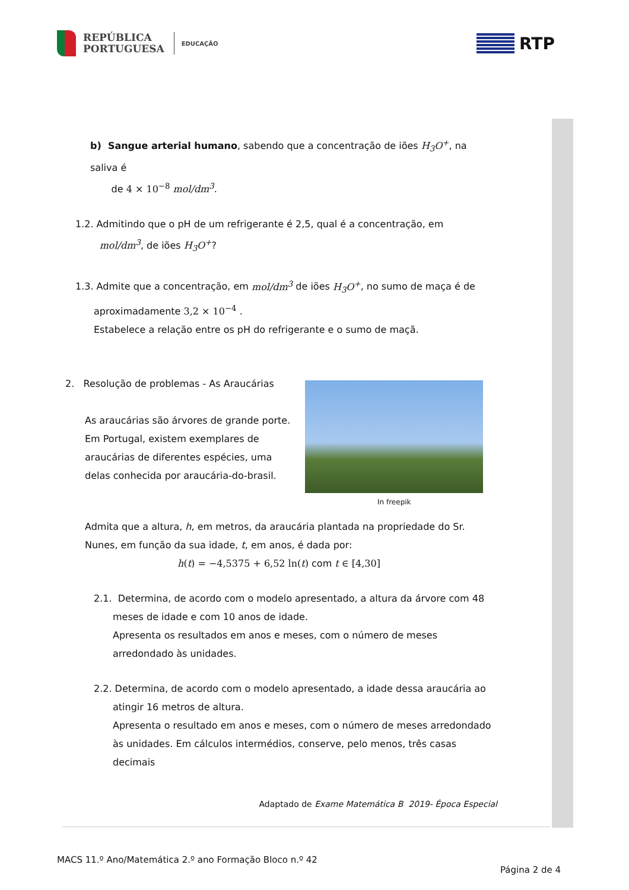REPÚBLICA
PORTUGUESA
EDUCAÇÃO
RTP
b) Sangue arterial humano, sabendo que a concentração de iões H<sub>3</sub>O<sup>+</sup>, na saliva é
de 4 × 10<sup>−8</sup> mol/dm<sup>3</sup>.
1.2. Admitindo que o pH de um refrigerante é 2,5, qual é a concentração, em
mol/dm<sup>3</sup>, de iões H<sub>3</sub>O<sup>+</sup>?
1.3. Admite que a concentração, em mol/dm<sup>3</sup> de iões H<sub>3</sub>O<sup>+</sup>, no sumo de maça é de
aproximadamente 3,2 × 10<sup>−4</sup> .
Estabelece a relação entre os pH do refrigerante e o sumo de maçã.
2. Resolução de problemas - As Araucárias
As araucárias são árvores de grande porte.
Em Portugal, existem exemplares de
araucárias de diferentes espécies, uma
delas conhecida por araucária-do-brasil.
In freepik
Admita que a altura, h, em metros, da araucária plantada na propriedade do Sr.
Nunes, em função da sua idade, t, em anos, é dada por:
h(t) = −4,5375 + 6,52 ln(t) com t ∈ [4,30]
2.1. Determina, de acordo com o modelo apresentado, a altura da árvore com 48
meses de idade e com 10 anos de idade.
Apresenta os resultados em anos e meses, com o número de meses
arredondado às unidades.
2.2. Determina, de acordo com o modelo apresentado, a idade dessa araucária ao
atingir 16 metros de altura.
Apresenta o resultado em anos e meses, com o número de meses arredondado
às unidades. Em cálculos intermédios, conserve, pelo menos, três casas
decimais
Adaptado de Exame Matemática B 2019- Época Especial
MACS 11.º Ano/Matemática 2.º ano Formação Bloco n.º 42
Página 2 de 4